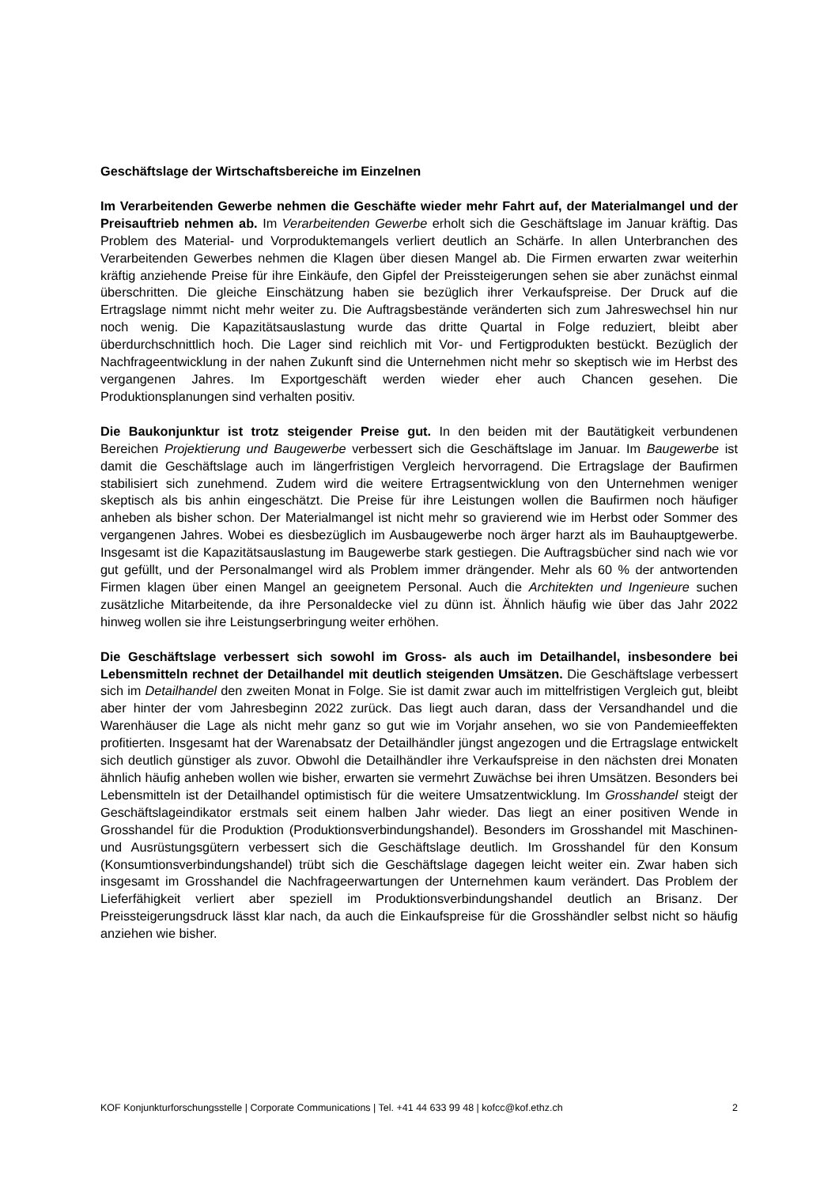Geschäftslage der Wirtschaftsbereiche im Einzelnen
Im Verarbeitenden Gewerbe nehmen die Geschäfte wieder mehr Fahrt auf, der Materialmangel und der Preisauftrieb nehmen ab. Im Verarbeitenden Gewerbe erholt sich die Geschäftslage im Januar kräftig. Das Problem des Material- und Vorproduktemangels verliert deutlich an Schärfe. In allen Unterbranchen des Verarbeitenden Gewerbes nehmen die Klagen über diesen Mangel ab. Die Firmen erwarten zwar weiterhin kräftig anziehende Preise für ihre Einkäufe, den Gipfel der Preissteigerungen sehen sie aber zunächst einmal überschritten. Die gleiche Einschätzung haben sie bezüglich ihrer Verkaufspreise. Der Druck auf die Ertragslage nimmt nicht mehr weiter zu. Die Auftragsbestände veränderten sich zum Jahreswechsel hin nur noch wenig. Die Kapazitätsauslastung wurde das dritte Quartal in Folge reduziert, bleibt aber überdurchschnittlich hoch. Die Lager sind reichlich mit Vor- und Fertigprodukten bestückt. Bezüglich der Nachfrageentwicklung in der nahen Zukunft sind die Unternehmen nicht mehr so skeptisch wie im Herbst des vergangenen Jahres. Im Exportgeschäft werden wieder eher auch Chancen gesehen. Die Produktionsplanungen sind verhalten positiv.
Die Baukonjunktur ist trotz steigender Preise gut. In den beiden mit der Bautätigkeit verbundenen Bereichen Projektierung und Baugewerbe verbessert sich die Geschäftslage im Januar. Im Baugewerbe ist damit die Geschäftslage auch im längerfristigen Vergleich hervorragend. Die Ertragslage der Baufirmen stabilisiert sich zunehmend. Zudem wird die weitere Ertragsentwicklung von den Unternehmen weniger skeptisch als bis anhin eingeschätzt. Die Preise für ihre Leistungen wollen die Baufirmen noch häufiger anheben als bisher schon. Der Materialmangel ist nicht mehr so gravierend wie im Herbst oder Sommer des vergangenen Jahres. Wobei es diesbezüglich im Ausbaugewerbe noch ärger harzt als im Bauhauptgewerbe. Insgesamt ist die Kapazitätsauslastung im Baugewerbe stark gestiegen. Die Auftragsbücher sind nach wie vor gut gefüllt, und der Personalmangel wird als Problem immer drängender. Mehr als 60 % der antwortenden Firmen klagen über einen Mangel an geeignetem Personal. Auch die Architekten und Ingenieure suchen zusätzliche Mitarbeitende, da ihre Personaldecke viel zu dünn ist. Ähnlich häufig wie über das Jahr 2022 hinweg wollen sie ihre Leistungserbringung weiter erhöhen.
Die Geschäftslage verbessert sich sowohl im Gross- als auch im Detailhandel, insbesondere bei Lebensmitteln rechnet der Detailhandel mit deutlich steigenden Umsätzen. Die Geschäftslage verbessert sich im Detailhandel den zweiten Monat in Folge. Sie ist damit zwar auch im mittelfristigen Vergleich gut, bleibt aber hinter der vom Jahresbeginn 2022 zurück. Das liegt auch daran, dass der Versandhandel und die Warenhäuser die Lage als nicht mehr ganz so gut wie im Vorjahr ansehen, wo sie von Pandemieeffekten profitierten. Insgesamt hat der Warenabsatz der Detailhändler jüngst angezogen und die Ertragslage entwickelt sich deutlich günstiger als zuvor. Obwohl die Detailhändler ihre Verkaufspreise in den nächsten drei Monaten ähnlich häufig anheben wollen wie bisher, erwarten sie vermehrt Zuwächse bei ihren Umsätzen. Besonders bei Lebensmitteln ist der Detailhandel optimistisch für die weitere Umsatzentwicklung. Im Grosshandel steigt der Geschäftslageindikator erstmals seit einem halben Jahr wieder. Das liegt an einer positiven Wende in Grosshandel für die Produktion (Produktionsverbindungshandel). Besonders im Grosshandel mit Maschinen- und Ausrüstungsgütern verbessert sich die Geschäftslage deutlich. Im Grosshandel für den Konsum (Konsumtionsverbindungshandel) trübt sich die Geschäftslage dagegen leicht weiter ein. Zwar haben sich insgesamt im Grosshandel die Nachfrageerwartungen der Unternehmen kaum verändert. Das Problem der Lieferfähigkeit verliert aber speziell im Produktionsverbindungshandel deutlich an Brisanz. Der Preissteigerungsdruck lässt klar nach, da auch die Einkaufspreise für die Grosshändler selbst nicht so häufig anziehen wie bisher.
KOF Konjunkturforschungsstelle | Corporate Communications | Tel. +41 44 633 99 48 | kofcc@kof.ethz.ch 2